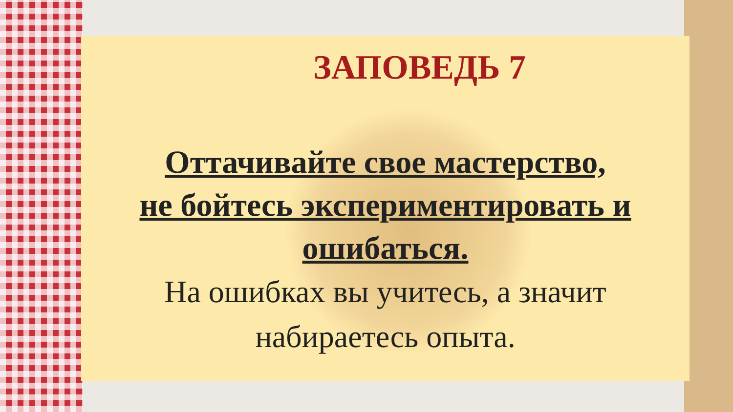ЗАПОВЕДЬ 7
Оттачивайте свое мастерство,
не бойтесь экспериментировать и
ошибаться.
На ошибках вы учитесь, а значит
набираетесь опыта.